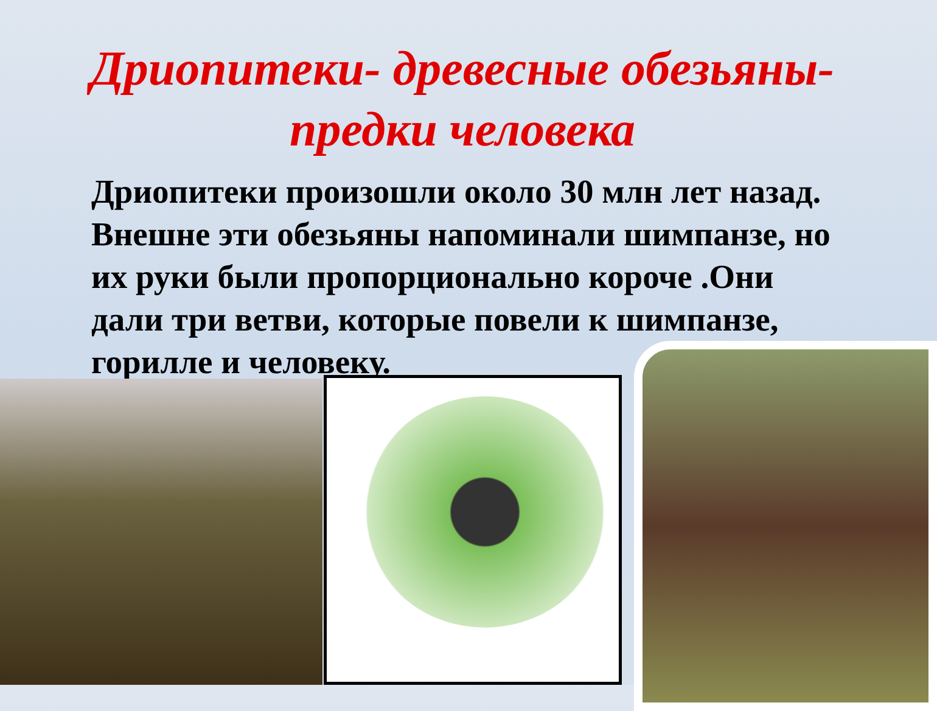Дриопитеки- древесные обезьяны- предки человека
Дриопитеки произошли около 30 млн лет назад. Внешне эти обезьяны напоминали шимпанзе, но их руки были пропорционально короче .Они дали три ветви, которые повели к шимпанзе, горилле и человеку.